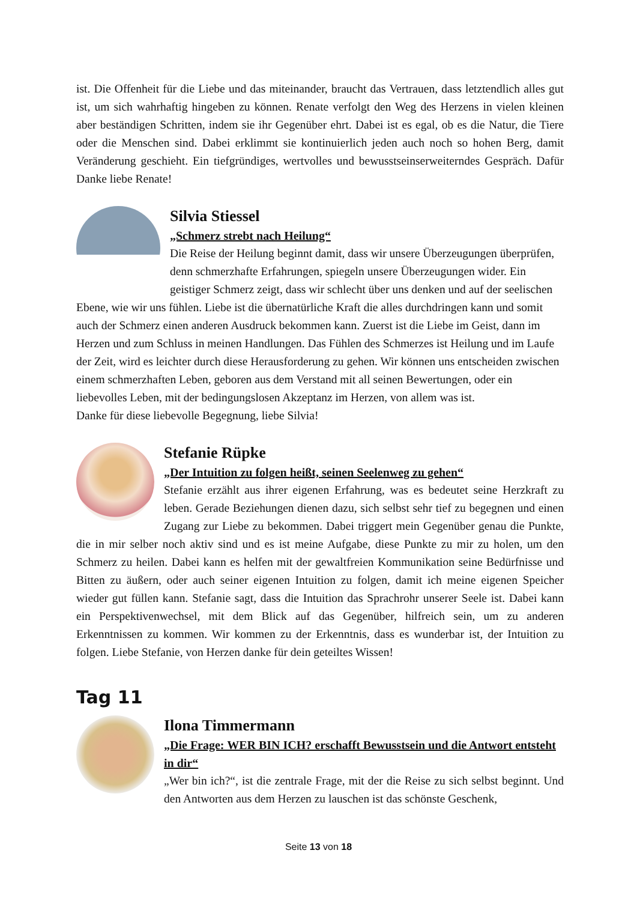ist. Die Offenheit für die Liebe und das miteinander, braucht das Vertrauen, dass letztendlich alles gut ist, um sich wahrhaftig hingeben zu können. Renate verfolgt den Weg des Herzens in vielen kleinen aber beständigen Schritten, indem sie ihr Gegenüber ehrt. Dabei ist es egal, ob es die Natur, die Tiere oder die Menschen sind. Dabei erklimmt sie kontinuierlich jeden auch noch so hohen Berg, damit Veränderung geschieht. Ein tiefgründiges, wertvolles und bewusstseinserweiterndes Gespräch. Dafür Danke liebe Renate!
Silvia Stiessel
„Schmerz strebt nach Heilung“
Die Reise der Heilung beginnt damit, dass wir unsere Überzeugungen überprüfen, denn schmerzhafte Erfahrungen, spiegeln unsere Überzeugungen wider. Ein geistiger Schmerz zeigt, dass wir schlecht über uns denken und auf der seelischen Ebene, wie wir uns fühlen. Liebe ist die übernatürliche Kraft die alles durchdringen kann und somit auch der Schmerz einen anderen Ausdruck bekommen kann. Zuerst ist die Liebe im Geist, dann im Herzen und zum Schluss in meinen Handlungen. Das Fühlen des Schmerzes ist Heilung und im Laufe der Zeit, wird es leichter durch diese Herausforderung zu gehen. Wir können uns entscheiden zwischen einem schmerzhaften Leben, geboren aus dem Verstand mit all seinen Bewertungen, oder ein liebevolles Leben, mit der bedingungslosen Akzeptanz im Herzen, von allem was ist.
Danke für diese liebevolle Begegnung, liebe Silvia!
Stefanie Rüpke
„Der Intuition zu folgen heißt, seinen Seelenweg zu gehen“
Stefanie erzählt aus ihrer eigenen Erfahrung, was es bedeutet seine Herzkraft zu leben. Gerade Beziehungen dienen dazu, sich selbst sehr tief zu begegnen und einen Zugang zur Liebe zu bekommen. Dabei triggert mein Gegenüber genau die Punkte, die in mir selber noch aktiv sind und es ist meine Aufgabe, diese Punkte zu mir zu holen, um den Schmerz zu heilen. Dabei kann es helfen mit der gewaltfreien Kommunikation seine Bedürfnisse und Bitten zu äußern, oder auch seiner eigenen Intuition zu folgen, damit ich meine eigenen Speicher wieder gut füllen kann. Stefanie sagt, dass die Intuition das Sprachrohr unserer Seele ist. Dabei kann ein Perspektivenwechsel, mit dem Blick auf das Gegenüber, hilfreich sein, um zu anderen Erkenntnissen zu kommen. Wir kommen zu der Erkenntnis, dass es wunderbar ist, der Intuition zu folgen. Liebe Stefanie, von Herzen danke für dein geteiltes Wissen!
Tag 11
Ilona Timmermann
„Die Frage: WER BIN ICH? erschafft Bewusstsein und die Antwort entsteht in dir“
„Wer bin ich?“, ist die zentrale Frage, mit der die Reise zu sich selbst beginnt. Und den Antworten aus dem Herzen zu lauschen ist das schönste Geschenk,
Seite 13 von 18